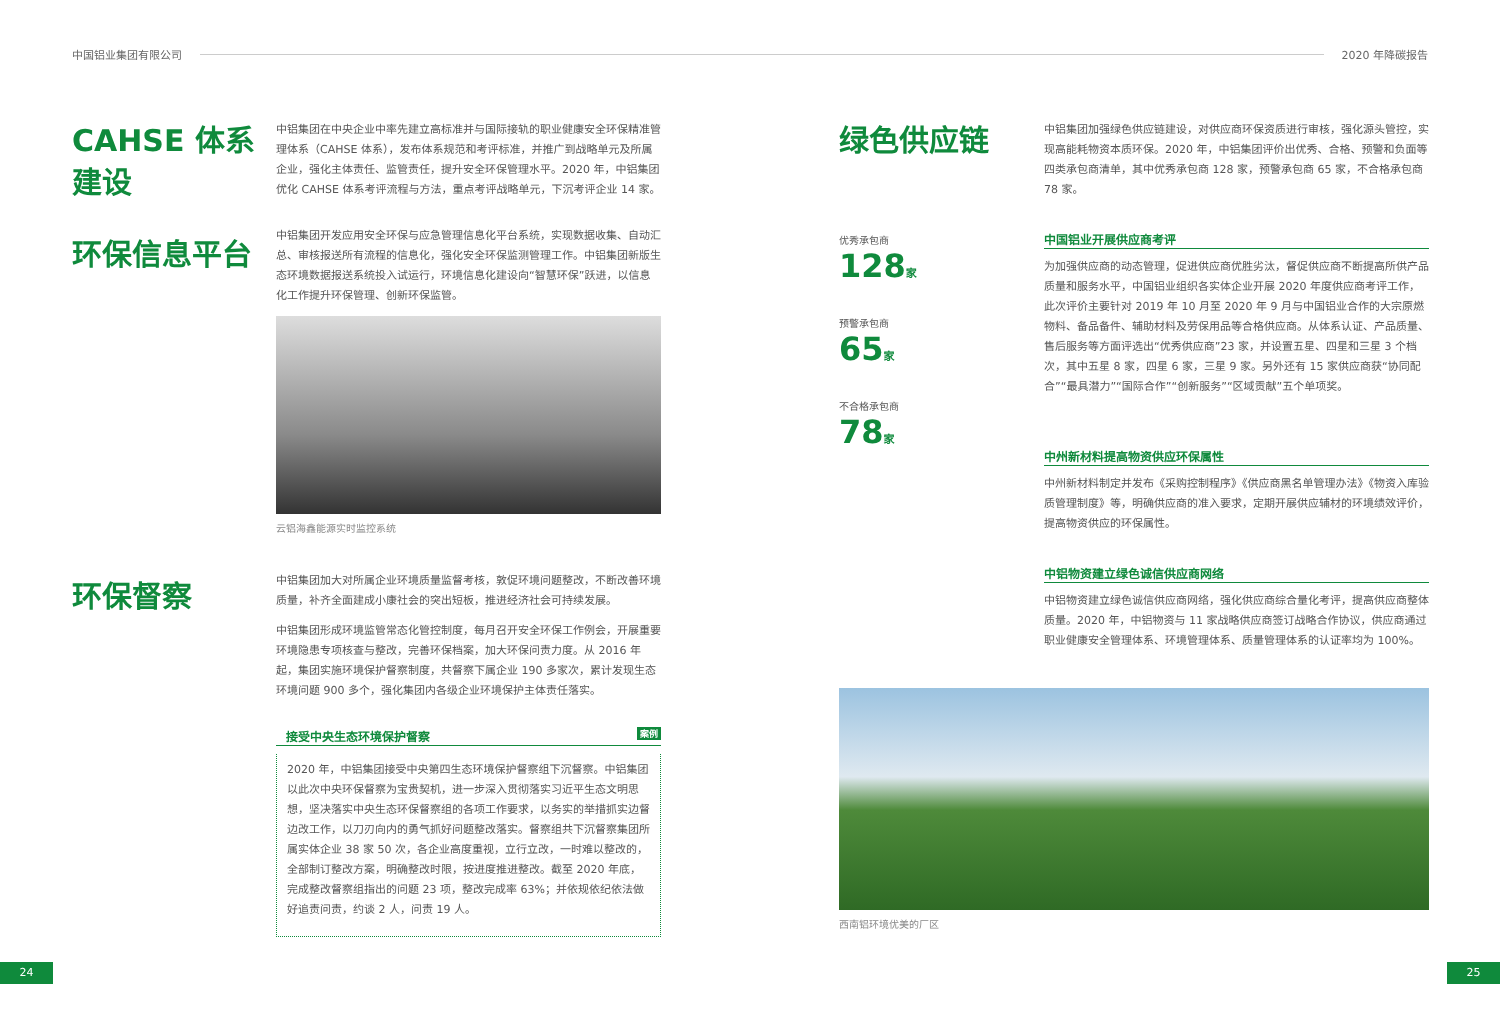中国铝业集团有限公司 2020 年降碳报告
CAHSE 体系
建设
环保信息平台
环保督察
中铝集团在中央企业中率先建立高标准并与国际接轨的职业健康安全环保精准管理体系（CAHSE 体系），发布体系规范和考评标准，并推广到战略单元及所属企业，强化主体责任、监管责任，提升安全环保管理水平。2020 年，中铝集团优化 CAHSE 体系考评流程与方法，重点考评战略单元，下沉考评企业 14 家。
中铝集团开发应用安全环保与应急管理信息化平台系统，实现数据收集、自动汇总、审核报送所有流程的信息化，强化安全环保监测管理工作。中铝集团新版生态环境数据报送系统投入试运行，环境信息化建设向“智慧环保”跃进，以信息化工作提升环保管理、创新环保监管。
云铝海鑫能源实时监控系统
中铝集团加大对所属企业环境质量监督考核，敦促环境问题整改，不断改善环境质量，补齐全面建成小康社会的突出短板，推进经济社会可持续发展。
中铝集团形成环境监管常态化管控制度，每月召开安全环保工作例会，开展重要环境隐患专项核查与整改，完善环保档案，加大环保问责力度。从 2016 年起，集团实施环境保护督察制度，共督察下属企业 190 多家次，累计发现生态环境问题 900 多个，强化集团内各级企业环境保护主体责任落实。
接受中央生态环境保护督察 案例
2020 年，中铝集团接受中央第四生态环境保护督察组下沉督察。中铝集团以此次中央环保督察为宝贵契机，进一步深入贯彻落实习近平生态文明思想，坚决落实中央生态环保督察组的各项工作要求，以务实的举措抓实边督边改工作，以刀刃向内的勇气抓好问题整改落实。督察组共下沉督察集团所属实体企业 38 家 50 次，各企业高度重视，立行立改，一时难以整改的，全部制订整改方案，明确整改时限，按进度推进整改。截至 2020 年底，完成整改督察组指出的问题 23 项，整改完成率 63%；并依规依纪依法做好追责问责，约谈 2 人，问责 19 人。
绿色供应链
优秀承包商
128家
预警承包商
65家
不合格承包商
78家
中铝集团加强绿色供应链建设，对供应商环保资质进行审核，强化源头管控，实现高能耗物资本质环保。2020 年，中铝集团评价出优秀、合格、预警和负面等四类承包商清单，其中优秀承包商 128 家，预警承包商 65 家，不合格承包商 78 家。
中国铝业开展供应商考评
为加强供应商的动态管理，促进供应商优胜劣汰，督促供应商不断提高所供产品质量和服务水平，中国铝业组织各实体企业开展 2020 年度供应商考评工作，此次评价主要针对 2019 年 10 月至 2020 年 9 月与中国铝业合作的大宗原燃物料、备品备件、辅助材料及劳保用品等合格供应商。从体系认证、产品质量、售后服务等方面评选出“优秀供应商”23 家，并设置五星、四星和三星 3 个档次，其中五星 8 家，四星 6 家，三星 9 家。另外还有 15 家供应商获“协同配合”“最具潜力”“国际合作”“创新服务”“区域贡献”五个单项奖。
中州新材料提高物资供应环保属性
中州新材料制定并发布《采购控制程序》《供应商黑名单管理办法》《物资入库验质管理制度》等，明确供应商的准入要求，定期开展供应辅材的环境绩效评价，提高物资供应的环保属性。
中铝物资建立绿色诚信供应商网络
中铝物资建立绿色诚信供应商网络，强化供应商综合量化考评，提高供应商整体质量。2020 年，中铝物资与 11 家战略供应商签订战略合作协议，供应商通过职业健康安全管理体系、环境管理体系、质量管理体系的认证率均为 100%。
西南铝环境优美的厂区
24 25